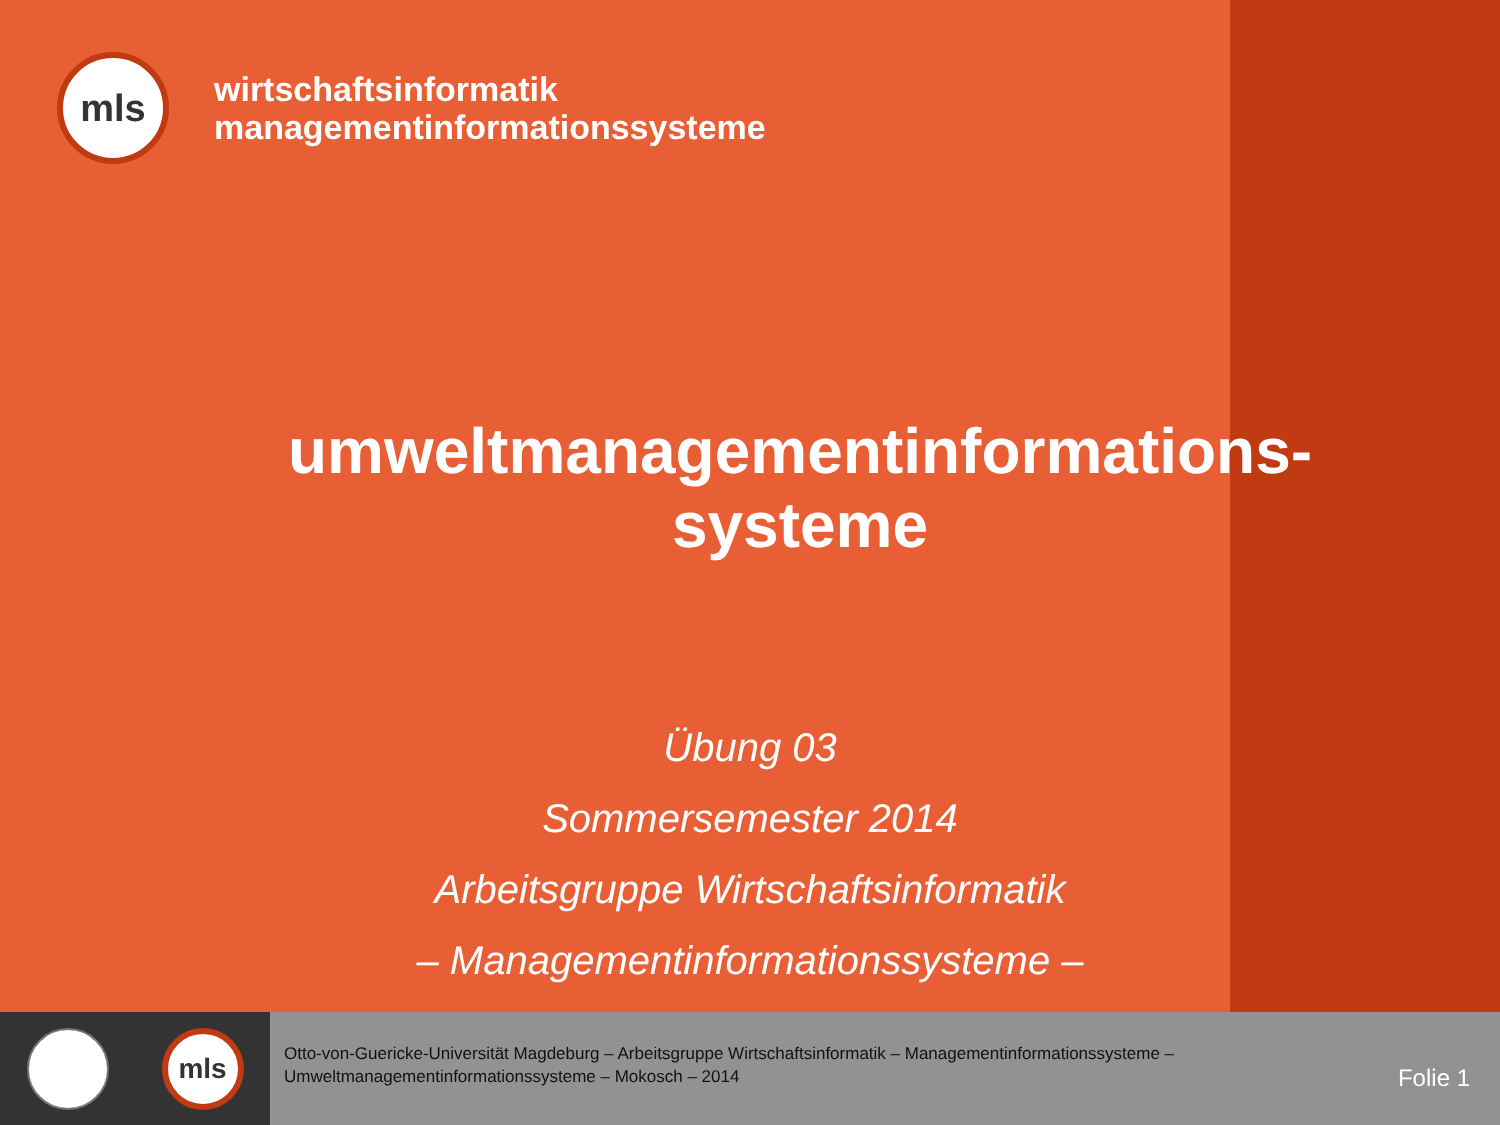mls
wirtschaftsinformatik
managementinformationssysteme
umweltmanagementinformations-
systeme
Übung 03
Sommersemester 2014
Arbeitsgruppe Wirtschaftsinformatik
– Managementinformationssysteme –
mls
Otto-von-Guericke-Universität Magdeburg – Arbeitsgruppe Wirtschaftsinformatik – Managementinformationssysteme – Umweltmanagementinformationssysteme – Mokosch – 2014
Folie 1